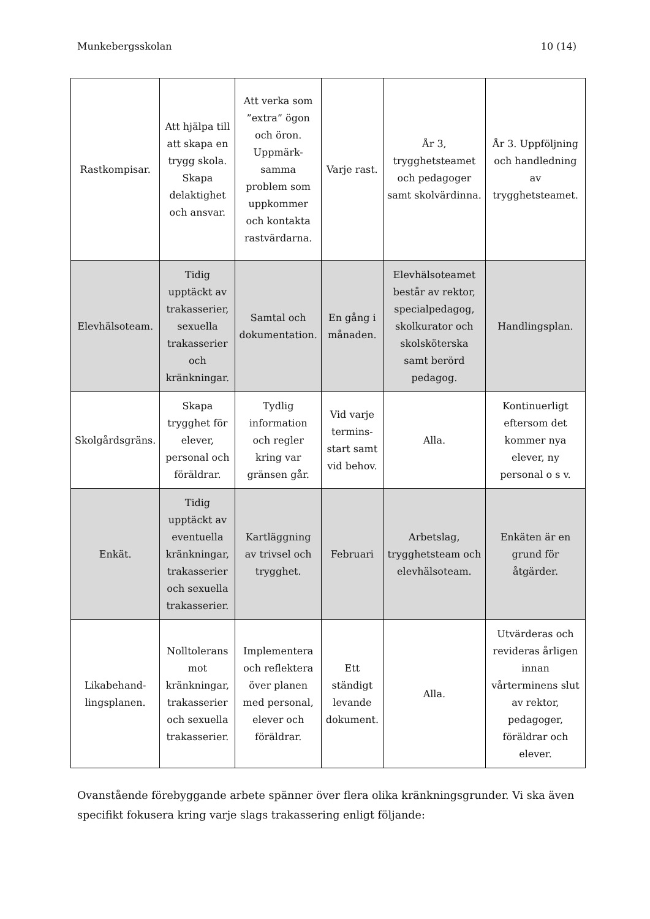Munkebergsskolan 10 (14)
| Rastkompisar. | Att hjälpa till att skapa en trygg skola. Skapa delaktighet och ansvar. | Att verka som ”extra” ögon och öron. Uppmärk-samma problem som uppkommer och kontakta rastvärdarna. | Varje rast. | År 3, trygghetsteamet och pedagoger samt skolvärdinna. | År 3. Uppföljning och handledning av trygghetsteamet. |
| Elevhälsoteam. | Tidig upptäckt av trakasserier, sexuella trakasserier och kränkningar. | Samtal och dokumentation. | En gång i månaden. | Elevhälsoteamet består av rektor, specialpedagog, skolkurator och skolsköterska samt berörd pedagog. | Handlingsplan. |
| Skolgårdsgräns. | Skapa trygghet för elever, personal och föräldrar. | Tydlig information och regler kring var gränsen går. | Vid varje termins-start samt vid behov. | Alla. | Kontinuerligt eftersom det kommer nya elever, ny personal o s v. |
| Enkät. | Tidig upptäckt av eventuella kränkningar, trakasserier och sexuella trakasserier. | Kartläggning av trivsel och trygghet. | Februari | Arbetslag, trygghetsteam och elevhälsoteam. | Enkäten är en grund för åtgärder. |
| Likabehand-lingsplanen. | Nolltolerans mot kränkningar, trakasserier och sexuella trakasserier. | Implementera och reflektera över planen med personal, elever och föräldrar. | Ett ständigt levande dokument. | Alla. | Utvärderas och revideras årligen innan vårterminens slut av rektor, pedagoger, föräldrar och elever. |
Ovanstående förebyggande arbete spänner över flera olika kränkningsgrunder. Vi ska även specifikt fokusera kring varje slags trakassering enligt följande: